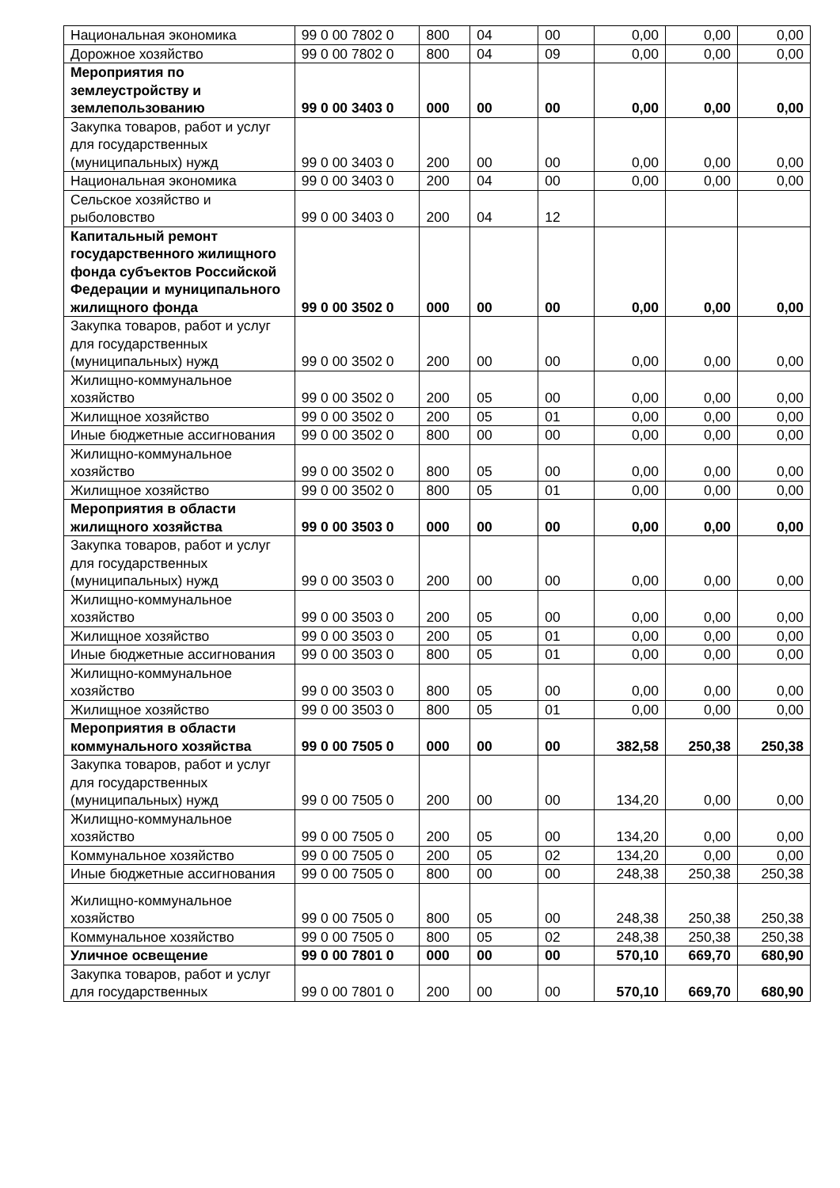| Национальная экономика | 99 0 00 7802 0 | 800 | 04 | 00 | 0,00 | 0,00 | 0,00 |
| Дорожное хозяйство | 99 0 00 7802 0 | 800 | 04 | 09 | 0,00 | 0,00 | 0,00 |
| Мероприятия по землеустройству и землепользованию | 99 0 00 3403 0 | 000 | 00 | 00 | 0,00 | 0,00 | 0,00 |
| Закупка товаров, работ и услуг для государственных (муниципальных) нужд | 99 0 00 3403 0 | 200 | 00 | 00 | 0,00 | 0,00 | 0,00 |
| Национальная экономика | 99 0 00 3403 0 | 200 | 04 | 00 | 0,00 | 0,00 | 0,00 |
| Сельское хозяйство и рыболовство | 99 0 00 3403 0 | 200 | 04 | 12 | | | |
| Капитальный ремонт государственного жилищного фонда субъектов Российской Федерации и муниципального жилищного фонда | 99 0 00 3502 0 | 000 | 00 | 00 | 0,00 | 0,00 | 0,00 |
| Закупка товаров, работ и услуг для государственных (муниципальных) нужд | 99 0 00 3502 0 | 200 | 00 | 00 | 0,00 | 0,00 | 0,00 |
| Жилищно-коммунальное хозяйство | 99 0 00 3502 0 | 200 | 05 | 00 | 0,00 | 0,00 | 0,00 |
| Жилищное хозяйство | 99 0 00 3502 0 | 200 | 05 | 01 | 0,00 | 0,00 | 0,00 |
| Иные бюджетные ассигнования | 99 0 00 3502 0 | 800 | 00 | 00 | 0,00 | 0,00 | 0,00 |
| Жилищно-коммунальное хозяйство | 99 0 00 3502 0 | 800 | 05 | 00 | 0,00 | 0,00 | 0,00 |
| Жилищное хозяйство | 99 0 00 3502 0 | 800 | 05 | 01 | 0,00 | 0,00 | 0,00 |
| Мероприятия в области жилищного хозяйства | 99 0 00 3503 0 | 000 | 00 | 00 | 0,00 | 0,00 | 0,00 |
| Закупка товаров, работ и услуг для государственных (муниципальных) нужд | 99 0 00 3503 0 | 200 | 00 | 00 | 0,00 | 0,00 | 0,00 |
| Жилищно-коммунальное хозяйство | 99 0 00 3503 0 | 200 | 05 | 00 | 0,00 | 0,00 | 0,00 |
| Жилищное хозяйство | 99 0 00 3503 0 | 200 | 05 | 01 | 0,00 | 0,00 | 0,00 |
| Иные бюджетные ассигнования | 99 0 00 3503 0 | 800 | 05 | 01 | 0,00 | 0,00 | 0,00 |
| Жилищно-коммунальное хозяйство | 99 0 00 3503 0 | 800 | 05 | 00 | 0,00 | 0,00 | 0,00 |
| Жилищное хозяйство | 99 0 00 3503 0 | 800 | 05 | 01 | 0,00 | 0,00 | 0,00 |
| Мероприятия в области коммунального хозяйства | 99 0 00 7505 0 | 000 | 00 | 00 | 382,58 | 250,38 | 250,38 |
| Закупка товаров, работ и услуг для государственных (муниципальных) нужд | 99 0 00 7505 0 | 200 | 00 | 00 | 134,20 | 0,00 | 0,00 |
| Жилищно-коммунальное хозяйство | 99 0 00 7505 0 | 200 | 05 | 00 | 134,20 | 0,00 | 0,00 |
| Коммунальное хозяйство | 99 0 00 7505 0 | 200 | 05 | 02 | 134,20 | 0,00 | 0,00 |
| Иные бюджетные ассигнования | 99 0 00 7505 0 | 800 | 00 | 00 | 248,38 | 250,38 | 250,38 |
| Жилищно-коммунальное хозяйство | 99 0 00 7505 0 | 800 | 05 | 00 | 248,38 | 250,38 | 250,38 |
| Коммунальное хозяйство | 99 0 00 7505 0 | 800 | 05 | 02 | 248,38 | 250,38 | 250,38 |
| Уличное освещение | 99 0 00 7801 0 | 000 | 00 | 00 | 570,10 | 669,70 | 680,90 |
| Закупка товаров, работ и услуг для государственных | 99 0 00 7801 0 | 200 | 00 | 00 | 570,10 | 669,70 | 680,90 |